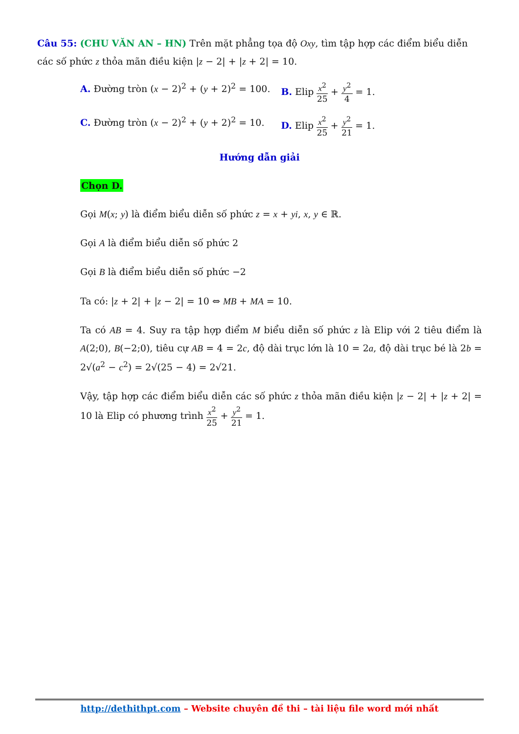Câu 55: (CHU VĂN AN – HN) Trên mặt phẳng tọa độ Oxy, tìm tập hợp các điểm biểu diễn các số phức z thỏa mãn điều kiện |z − 2| + |z + 2| = 10.
A. Đường tròn (x − 2)<sup>2</sup> + (y + 2)<sup>2</sup> = 100.
B. Elip x<sup>2</sup> 25 + y<sup>2</sup> 4 = 1.
C. Đường tròn (x − 2)<sup>2</sup> + (y + 2)<sup>2</sup> = 10.
D. Elip x<sup>2</sup> 25 + y<sup>2</sup> 21 = 1.
Hướng dẫn giải
Chọn D.
Gọi M(x; y) là điểm biểu diễn số phức z = x + yi, x, y ∈ ℝ.
Gọi A là điểm biểu diễn số phức 2
Gọi B là điểm biểu diễn số phức −2
Ta có: |z + 2| + |z − 2| = 10 ⇔ MB + MA = 10.
Ta có AB = 4. Suy ra tập hợp điểm M biểu diễn số phức z là Elip với 2 tiêu điểm là A(2;0), B(−2;0), tiêu cự AB = 4 = 2c, độ dài trục lớn là 10 = 2a, độ dài trục bé là 2b = 2√(a<sup>2</sup> − c<sup>2</sup>) = 2√(25 − 4) = 2√21.
Vậy, tập hợp các điểm biểu diễn các số phức z thỏa mãn điều kiện |z − 2| + |z + 2| = 10 là Elip có phương trình x<sup>2</sup> 25 + y<sup>2</sup> 21 = 1.
http://dethithpt.com – Website chuyên đề thi – tài liệu file word mới nhất